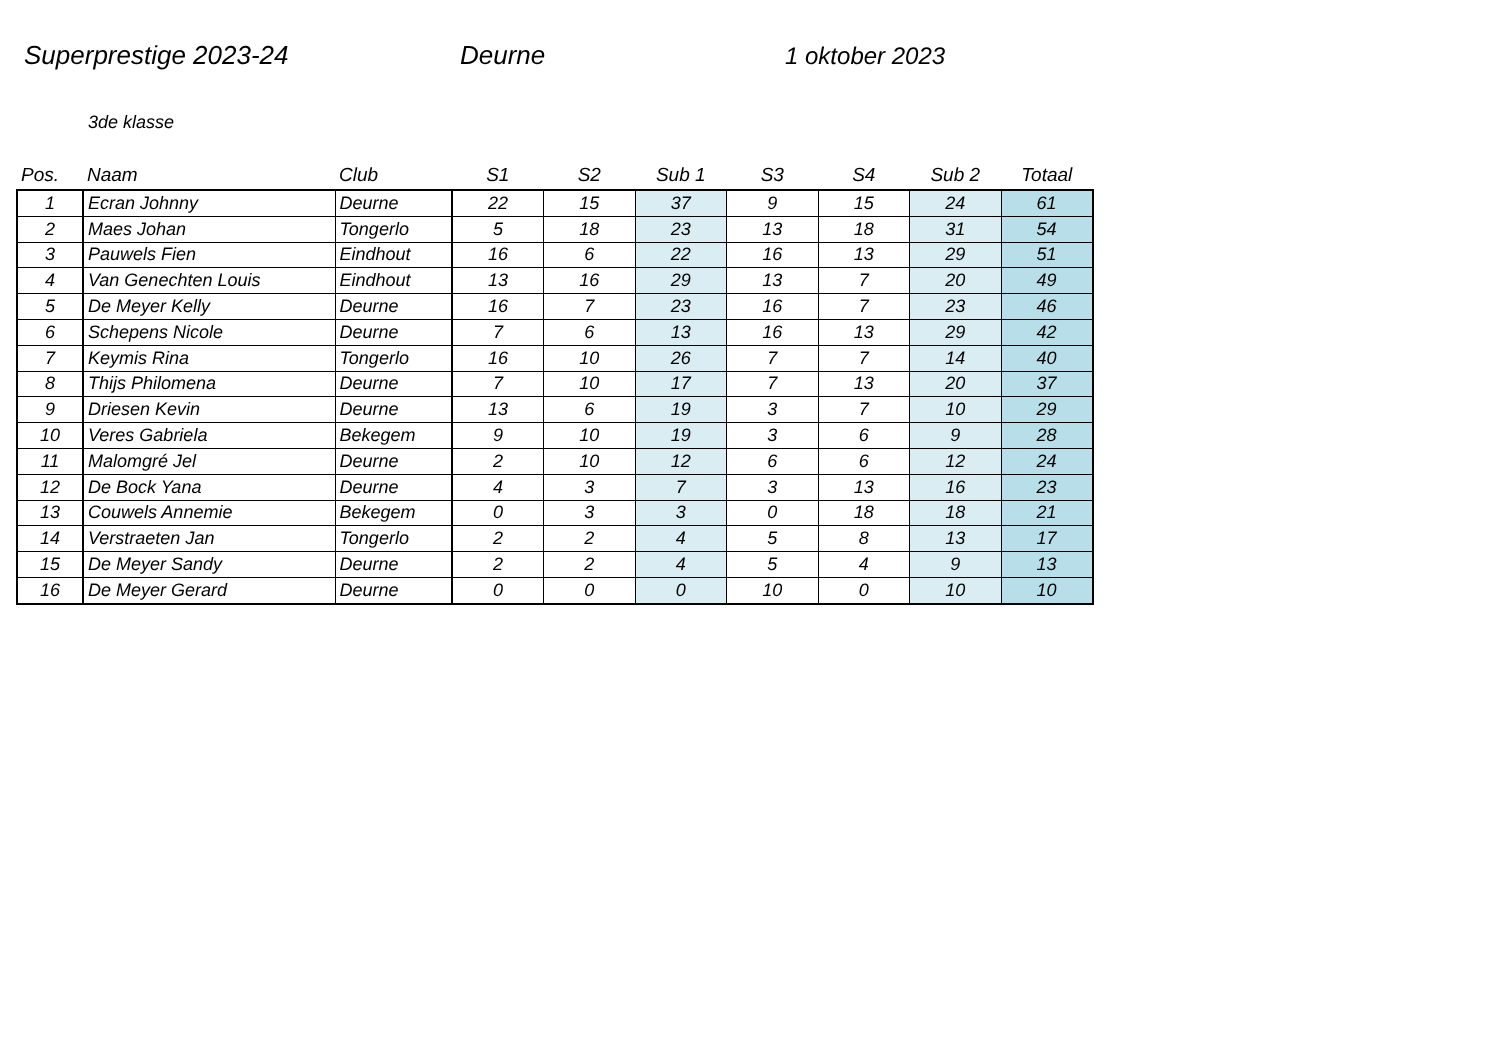Superprestige 2023-24 Deurne 1 oktober 2023
3de klasse
| Pos. | Naam | Club | S1 | S2 | Sub 1 | S3 | S4 | Sub 2 | Totaal |
| --- | --- | --- | --- | --- | --- | --- | --- | --- | --- |
| 1 | Ecran Johnny | Deurne | 22 | 15 | 37 | 9 | 15 | 24 | 61 |
| 2 | Maes Johan | Tongerlo | 5 | 18 | 23 | 13 | 18 | 31 | 54 |
| 3 | Pauwels Fien | Eindhout | 16 | 6 | 22 | 16 | 13 | 29 | 51 |
| 4 | Van Genechten Louis | Eindhout | 13 | 16 | 29 | 13 | 7 | 20 | 49 |
| 5 | De Meyer Kelly | Deurne | 16 | 7 | 23 | 16 | 7 | 23 | 46 |
| 6 | Schepens Nicole | Deurne | 7 | 6 | 13 | 16 | 13 | 29 | 42 |
| 7 | Keymis Rina | Tongerlo | 16 | 10 | 26 | 7 | 7 | 14 | 40 |
| 8 | Thijs Philomena | Deurne | 7 | 10 | 17 | 7 | 13 | 20 | 37 |
| 9 | Driesen Kevin | Deurne | 13 | 6 | 19 | 3 | 7 | 10 | 29 |
| 10 | Veres Gabriela | Bekegem | 9 | 10 | 19 | 3 | 6 | 9 | 28 |
| 11 | Malomgré Jel | Deurne | 2 | 10 | 12 | 6 | 6 | 12 | 24 |
| 12 | De Bock Yana | Deurne | 4 | 3 | 7 | 3 | 13 | 16 | 23 |
| 13 | Couwels Annemie | Bekegem | 0 | 3 | 3 | 0 | 18 | 18 | 21 |
| 14 | Verstraeten Jan | Tongerlo | 2 | 2 | 4 | 5 | 8 | 13 | 17 |
| 15 | De Meyer Sandy | Deurne | 2 | 2 | 4 | 5 | 4 | 9 | 13 |
| 16 | De Meyer Gerard | Deurne | 0 | 0 | 0 | 10 | 0 | 10 | 10 |